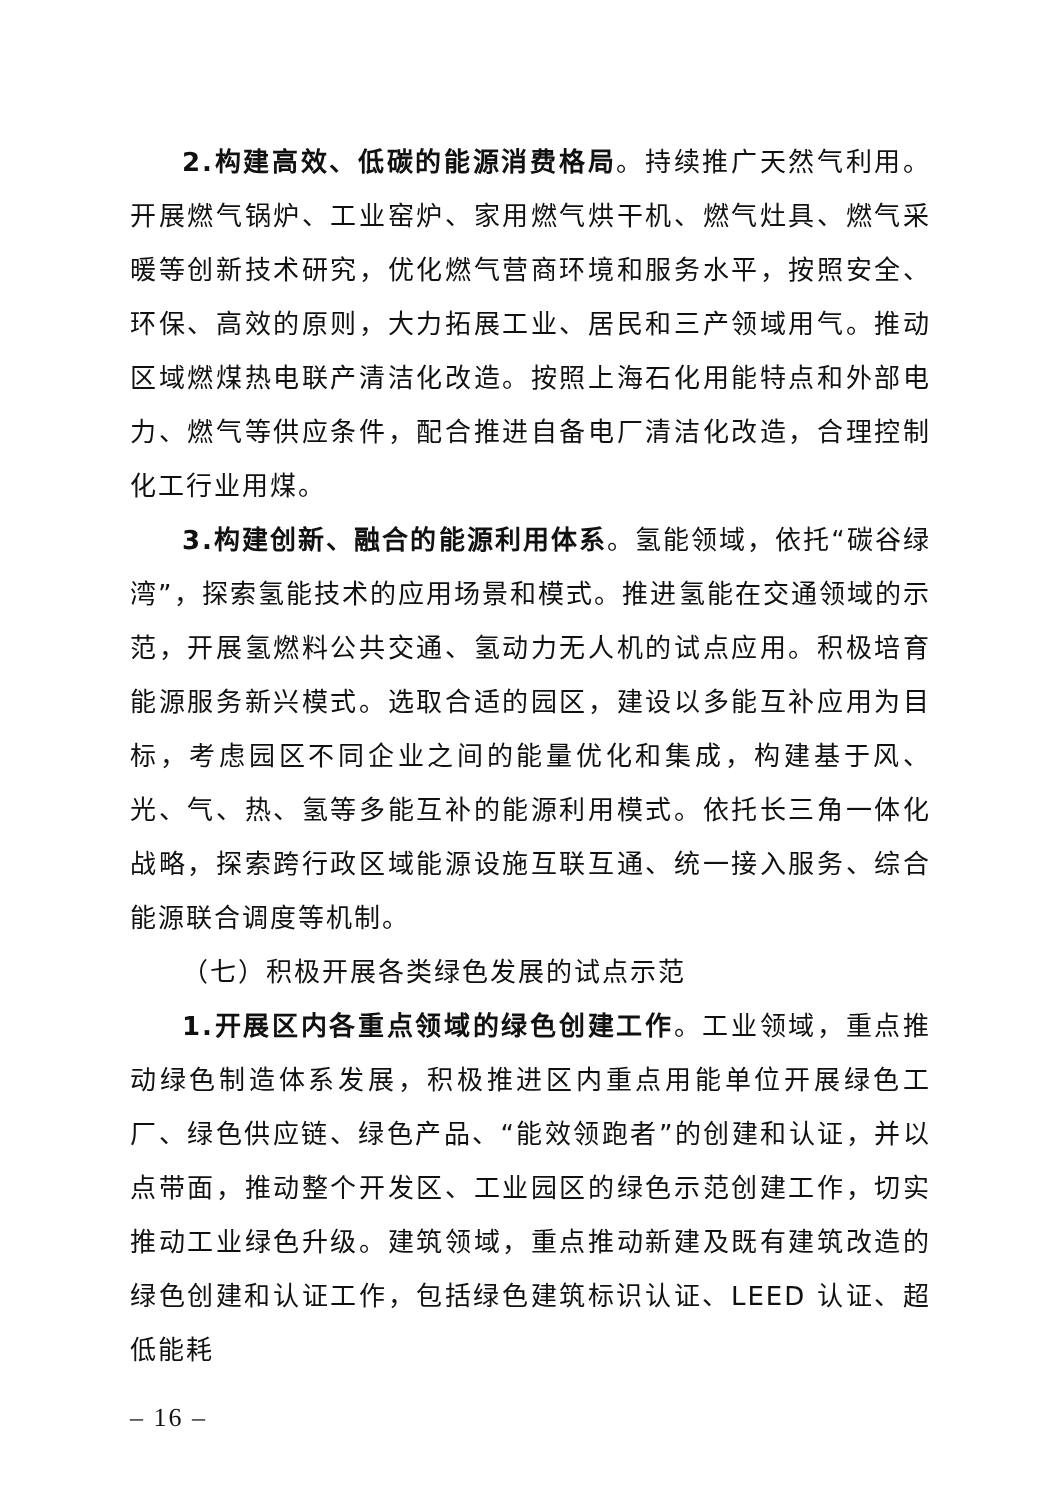2.构建高效、低碳的能源消费格局。持续推广天然气利用。开展燃气锅炉、工业窑炉、家用燃气烘干机、燃气灶具、燃气采暖等创新技术研究，优化燃气营商环境和服务水平，按照安全、环保、高效的原则，大力拓展工业、居民和三产领域用气。推动区域燃煤热电联产清洁化改造。按照上海石化用能特点和外部电力、燃气等供应条件，配合推进自备电厂清洁化改造，合理控制化工行业用煤。
3.构建创新、融合的能源利用体系。氢能领域，依托“碳谷绿湾”，探索氢能技术的应用场景和模式。推进氢能在交通领域的示范，开展氢燃料公共交通、氢动力无人机的试点应用。积极培育能源服务新兴模式。选取合适的园区，建设以多能互补应用为目标，考虑园区不同企业之间的能量优化和集成，构建基于风、光、气、热、氢等多能互补的能源利用模式。依托长三角一体化战略，探索跨行政区域能源设施互联互通、统一接入服务、综合能源联合调度等机制。
（七）积极开展各类绿色发展的试点示范
1.开展区内各重点领域的绿色创建工作。工业领域，重点推动绿色制造体系发展，积极推进区内重点用能单位开展绿色工厂、绿色供应链、绿色产品、“能效领跑者”的创建和认证，并以点带面，推动整个开发区、工业园区的绿色示范创建工作，切实推动工业绿色升级。建筑领域，重点推动新建及既有建筑改造的绿色创建和认证工作，包括绿色建筑标识认证、LEED 认证、超低能耗
– 16 –